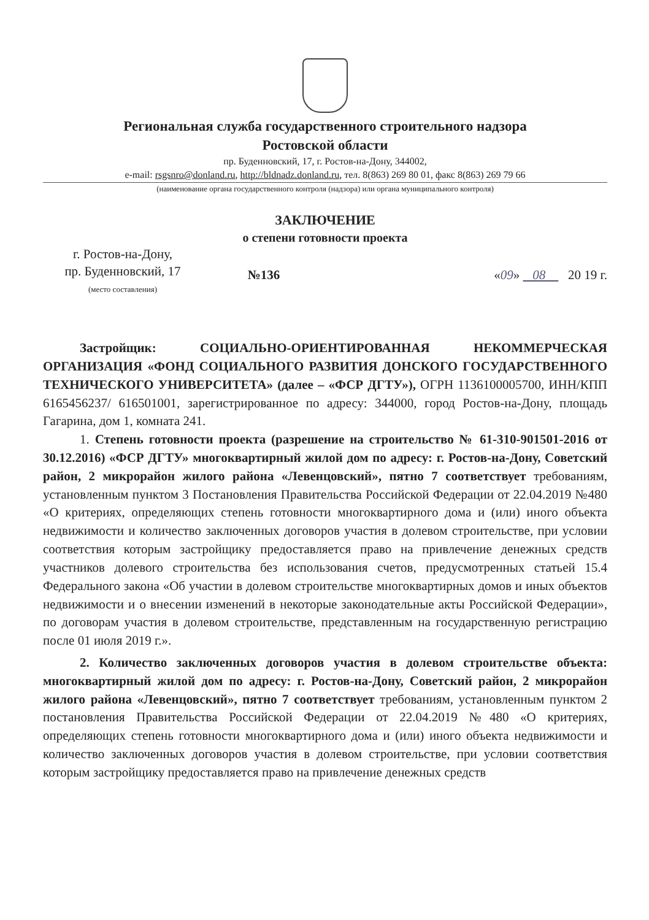Региональная служба государственного строительного надзора
Ростовской области
пр. Буденновский, 17, г. Ростов-на-Дону, 344002,
e-mail: rsgsnro@donland.ru, http://bldnadz.donland.ru, тел. 8(863) 269 80 01, факс 8(863) 269 79 66
(наименование органа государственного контроля (надзора) или органа муниципального контроля)
ЗАКЛЮЧЕНИЕ
о степени готовности проекта
г. Ростов-на-Дону,
пр. Буденновский, 17
(место составления)
№136
«09» 08 20 19 г.
Застройщик: СОЦИАЛЬНО-ОРИЕНТИРОВАННАЯ НЕКОММЕРЧЕСКАЯ ОРГАНИЗАЦИЯ «ФОНД СОЦИАЛЬНОГО РАЗВИТИЯ ДОНСКОГО ГОСУДАРСТВЕННОГО ТЕХНИЧЕСКОГО УНИВЕРСИТЕТА» (далее – «ФСР ДГТУ»), ОГРН 1136100005700, ИНН/КПП 6165456237/ 616501001, зарегистрированное по адресу: 344000, город Ростов-на-Дону, площадь Гагарина, дом 1, комната 241.
1. Степень готовности проекта (разрешение на строительство № 61-310-901501-2016 от 30.12.2016) «ФСР ДГТУ» многоквартирный жилой дом по адресу: г. Ростов-на-Дону, Советский район, 2 микрорайон жилого района «Левенцовский», пятно 7 соответствует требованиям, установленным пунктом 3 Постановления Правительства Российской Федерации от 22.04.2019 №480 «О критериях, определяющих степень готовности многоквартирного дома и (или) иного объекта недвижимости и количество заключенных договоров участия в долевом строительстве, при условии соответствия которым застройщику предоставляется право на привлечение денежных средств участников долевого строительства без использования счетов, предусмотренных статьей 15.4 Федерального закона «Об участии в долевом строительстве многоквартирных домов и иных объектов недвижимости и о внесении изменений в некоторые законодательные акты Российской Федерации», по договорам участия в долевом строительстве, представленным на государственную регистрацию после 01 июля 2019 г.».
2. Количество заключенных договоров участия в долевом строительстве объекта: многоквартирный жилой дом по адресу: г. Ростов-на-Дону, Советский район, 2 микрорайон жилого района «Левенцовский», пятно 7 соответствует требованиям, установленным пунктом 2 постановления Правительства Российской Федерации от 22.04.2019 №480 «О критериях, определяющих степень готовности многоквартирного дома и (или) иного объекта недвижимости и количество заключенных договоров участия в долевом строительстве, при условии соответствия которым застройщику предоставляется право на привлечение денежных средств